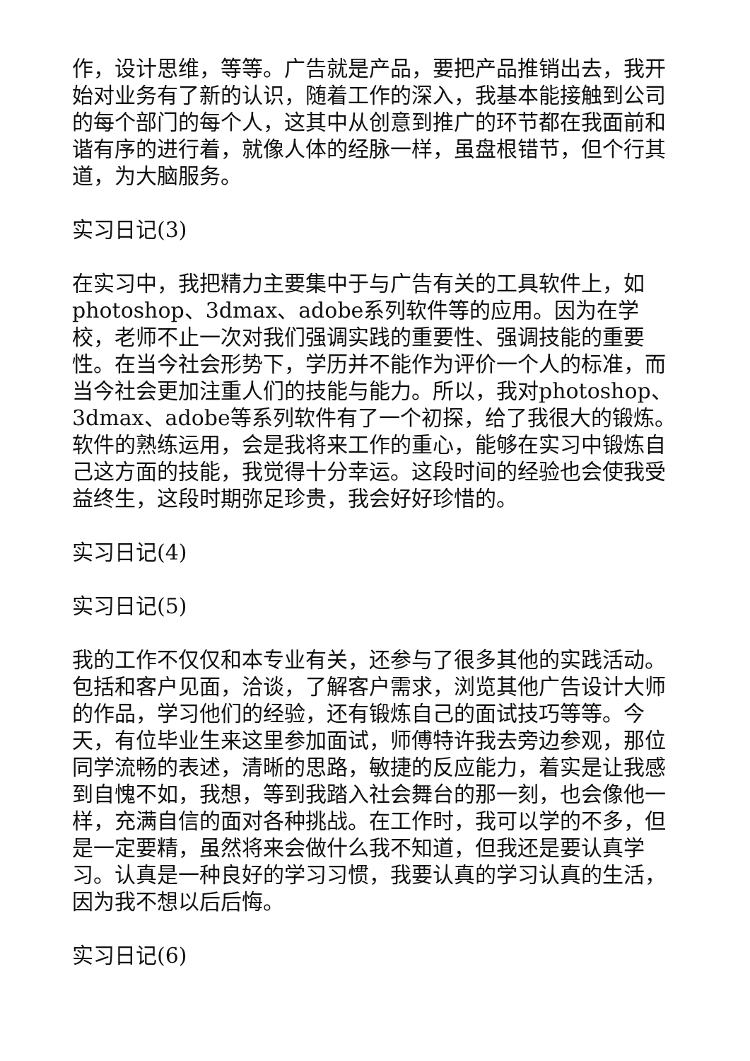作，设计思维，等等。广告就是产品，要把产品推销出去，我开始对业务有了新的认识，随着工作的深入，我基本能接触到公司的每个部门的每个人，这其中从创意到推广的环节都在我面前和谐有序的进行着，就像人体的经脉一样，虽盘根错节，但个行其道，为大脑服务。
实习日记(3)
在实习中，我把精力主要集中于与广告有关的工具软件上，如photoshop、3dmax、adobe系列软件等的应用。因为在学校，老师不止一次对我们强调实践的重要性、强调技能的重要性。在当今社会形势下，学历并不能作为评价一个人的标准，而当今社会更加注重人们的技能与能力。所以，我对photoshop、3dmax、adobe等系列软件有了一个初探，给了我很大的锻炼。软件的熟练运用，会是我将来工作的重心，能够在实习中锻炼自己这方面的技能，我觉得十分幸运。这段时间的经验也会使我受益终生，这段时期弥足珍贵，我会好好珍惜的。
实习日记(4)
实习日记(5)
我的工作不仅仅和本专业有关，还参与了很多其他的实践活动。包括和客户见面，洽谈，了解客户需求，浏览其他广告设计大师的作品，学习他们的经验，还有锻炼自己的面试技巧等等。今天，有位毕业生来这里参加面试，师傅特许我去旁边参观，那位同学流畅的表述，清晰的思路，敏捷的反应能力，着实是让我感到自愧不如，我想，等到我踏入社会舞台的那一刻，也会像他一样，充满自信的面对各种挑战。在工作时，我可以学的不多，但是一定要精，虽然将来会做什么我不知道，但我还是要认真学习。认真是一种良好的学习习惯，我要认真的学习认真的生活，因为我不想以后后悔。
实习日记(6)